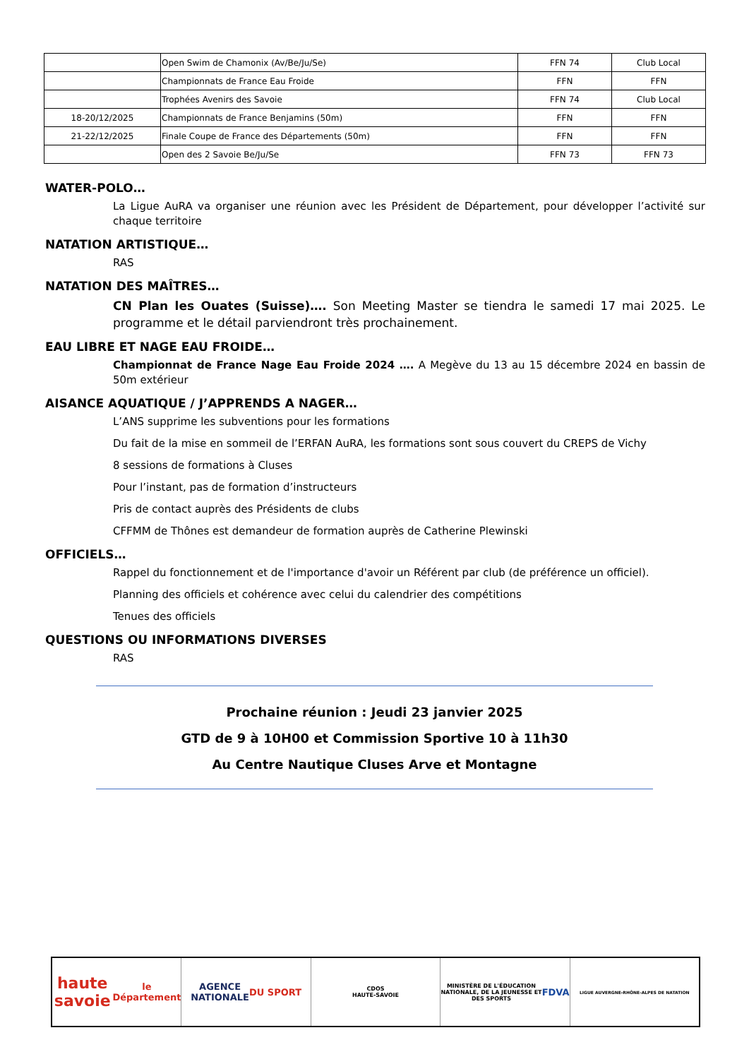| | Open Swim de Chamonix (Av/Be/Ju/Se) | FFN 74 | Club Local |
| | Championnats de France Eau Froide | FFN | FFN |
| | Trophées Avenirs des Savoie | FFN 74 | Club Local |
| 18-20/12/2025 | Championnats de France Benjamins (50m) | FFN | FFN |
| 21-22/12/2025 | Finale Coupe de France des Départements (50m) | FFN | FFN |
| | Open des 2 Savoie Be/Ju/Se | FFN 73 | FFN 73 |
WATER-POLO…
La Ligue AuRA va organiser une réunion avec les Président de Département, pour développer l’activité sur chaque territoire
NATATION ARTISTIQUE…
RAS
NATATION DES MAÎTRES…
CN Plan les Ouates (Suisse)…. Son Meeting Master se tiendra le samedi 17 mai 2025. Le programme et le détail parviendront très prochainement.
EAU LIBRE ET NAGE EAU FROIDE…
Championnat de France Nage Eau Froide 2024 …. A Megève du 13 au 15 décembre 2024 en bassin de 50m extérieur
AISANCE AQUATIQUE / J’APPRENDS A NAGER…
L’ANS supprime les subventions pour les formations
Du fait de la mise en sommeil de l’ERFAN AuRA, les formations sont sous couvert du CREPS de Vichy
8 sessions de formations à Cluses
Pour l’instant, pas de formation d’instructeurs
Pris de contact auprès des Présidents de clubs
CFFMM de Thônes est demandeur de formation auprès de Catherine Plewinski
OFFICIELS…
Rappel du fonctionnement et de l'importance d'avoir un Référent par club (de préférence un officiel).
Planning des officiels et cohérence avec celui du calendrier des compétitions
Tenues des officiels
QUESTIONS OU INFORMATIONS DIVERSES
RAS
Prochaine réunion : Jeudi 23 janvier 2025
GTD de 9 à 10H00 et Commission Sportive 10 à 11h30
Au Centre Nautique Cluses Arve et Montagne
haute savoie
le Département
AGENCE
NATIONALE
DU SPORT
CDOS
HAUTE-SAVOIE
MINISTÈRE DE L'ÉDUCATION NATIONALE, DE LA JEUNESSE ET DES SPORTS FDVA
LIGUE AUVERGNE-RHÔNE-ALPES DE NATATION